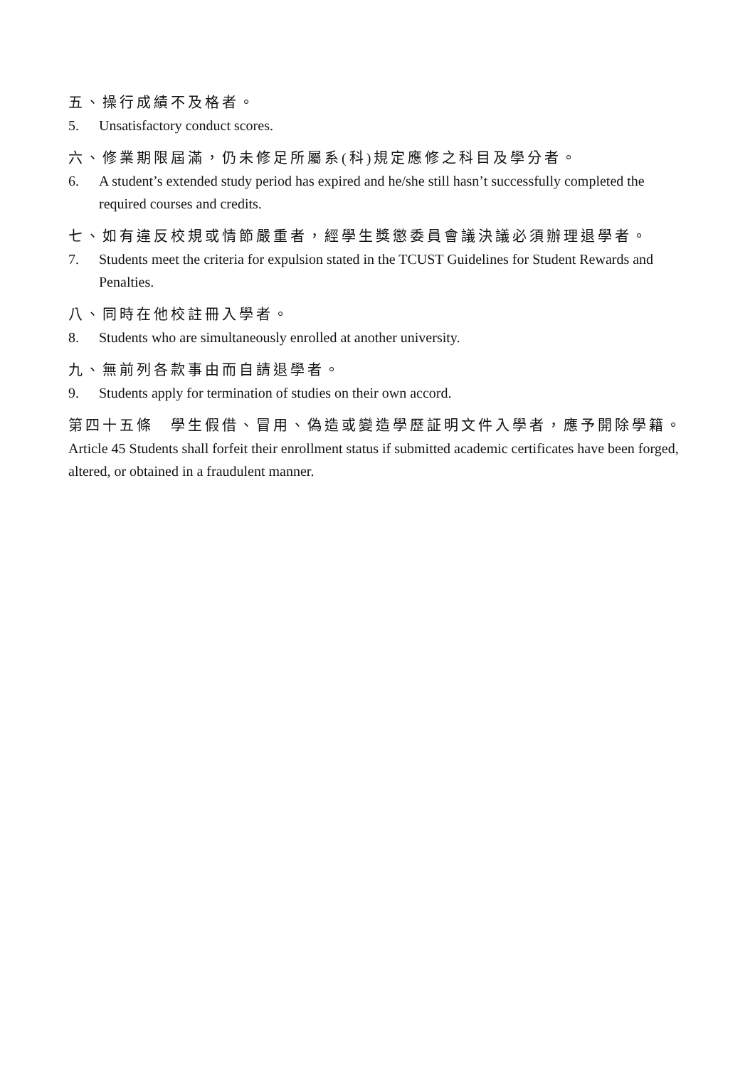五、操行成績不及格者。
5. Unsatisfactory conduct scores.
六、修業期限屆滿，仍未修足所屬系(科)規定應修之科目及學分者。
6. A student’s extended study period has expired and he/she still hasn’t successfully completed the required courses and credits.
七、如有違反校規或情節嚴重者，經學生獎懲委員會議決議必須辦理退學者。
7. Students meet the criteria for expulsion stated in the TCUST Guidelines for Student Rewards and Penalties.
八、同時在他校註冊入學者。
8. Students who are simultaneously enrolled at another university.
九、無前列各款事由而自請退學者。
9. Students apply for termination of studies on their own accord.
第四十五條　學生假借、冒用、偽造或變造學歷証明文件入學者，應予開除學籍。
Article 45 Students shall forfeit their enrollment status if submitted academic certificates have been forged, altered, or obtained in a fraudulent manner.